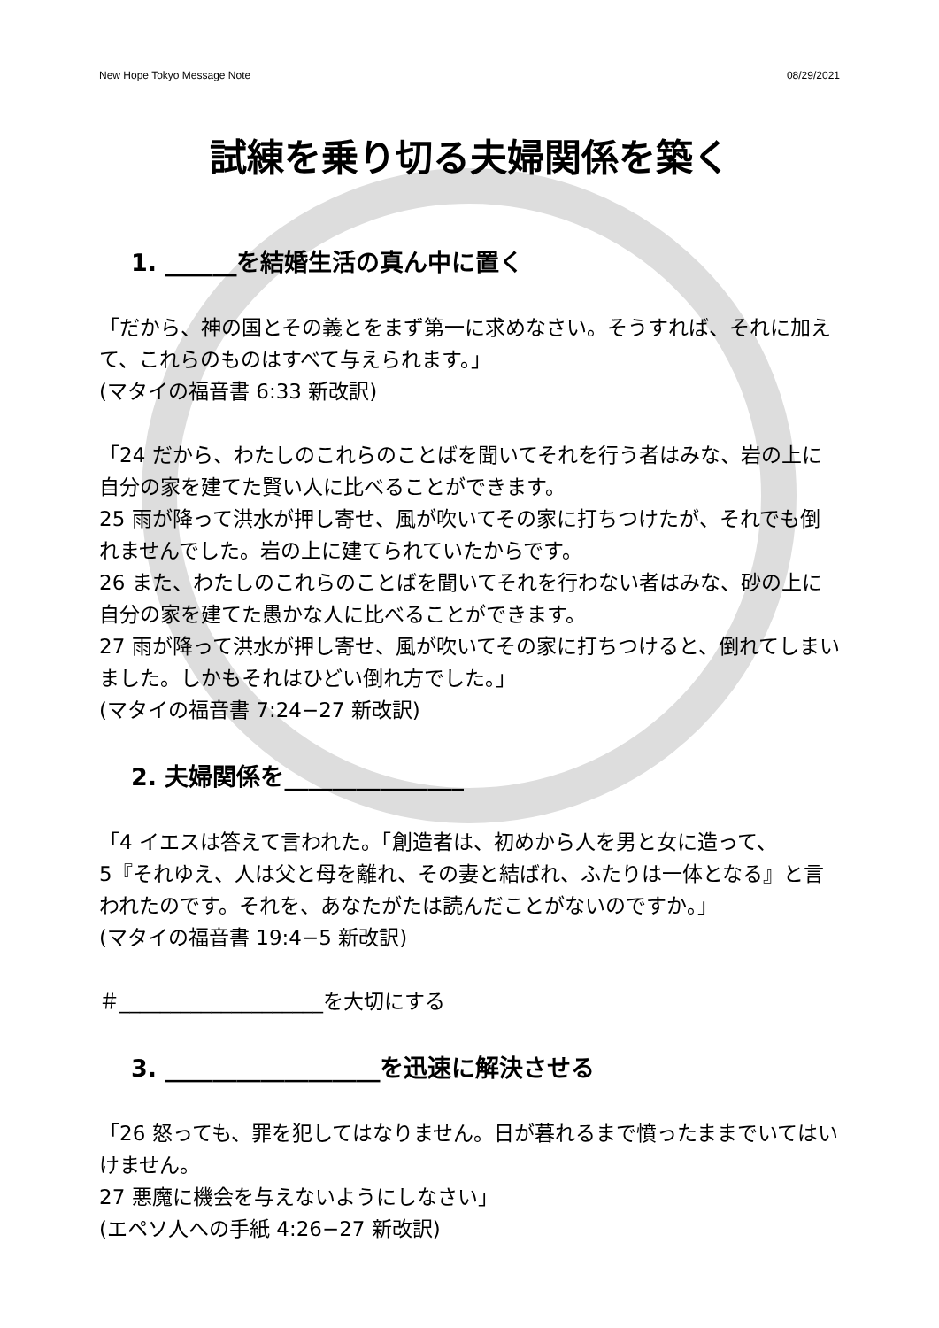New Hope Tokyo Message Note 08/29/2021
試練を乗り切る夫婦関係を築く
1. ______を結婚生活の真ん中に置く
「だから、神の国とその義とをまず第一に求めなさい。そうすれば、それに加えて、これらのものはすべて与えられます。」
(マタイの福音書 6:33 新改訳)
「24 だから、わたしのこれらのことばを聞いてそれを行う者はみな、岩の上に自分の家を建てた賢い人に比べることができます。
25 雨が降って洪水が押し寄せ、風が吹いてその家に打ちつけたが、それでも倒れませんでした。岩の上に建てられていたからです。
26 また、わたしのこれらのことばを聞いてそれを行わない者はみな、砂の上に自分の家を建てた愚かな人に比べることができます。
27 雨が降って洪水が押し寄せ、風が吹いてその家に打ちつけると、倒れてしまいました。しかもそれはひどい倒れ方でした。」
(マタイの福音書 7:24−27 新改訳)
2. 夫婦関係を_______________
「4 イエスは答えて言われた。「創造者は、初めから人を男と女に造って、
5『それゆえ、人は父と母を離れ、その妻と結ばれ、ふたりは一体となる』と言われたのです。それを、あなたがたは読んだことがないのですか。」
(マタイの福音書 19:4−5 新改訳)
＃____________________を大切にする
3. __________________を迅速に解決させる
「26 怒っても、罪を犯してはなりません。日が暮れるまで憤ったままでいてはいけません。
27 悪魔に機会を与えないようにしなさい」
(エペソ人への手紙 4:26−27 新改訳)